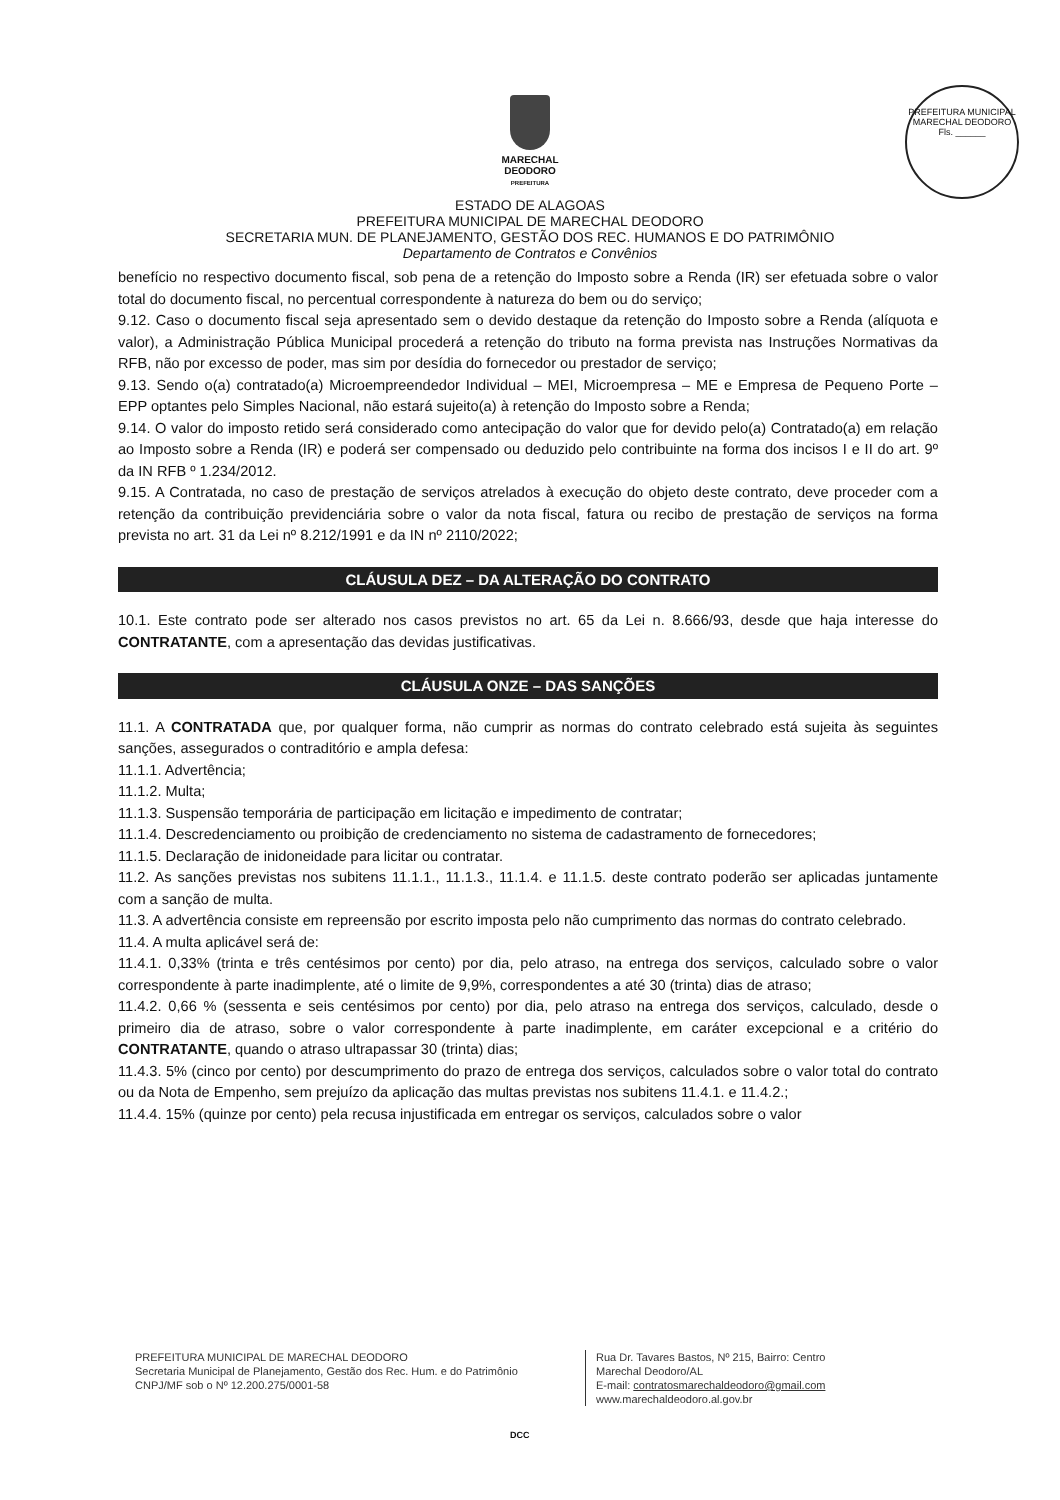MARECHAL
DEODORO
PREFEITURA
PREFEITURA MUNICIPAL MARECHAL DEODORO
Fls. ______
ESTADO DE ALAGOAS
PREFEITURA MUNICIPAL DE MARECHAL DEODORO
SECRETARIA MUN. DE PLANEJAMENTO, GESTÃO DOS REC. HUMANOS E DO PATRIMÔNIO
Departamento de Contratos e Convênios
benefício no respectivo documento fiscal, sob pena de a retenção do Imposto sobre a Renda (IR) ser efetuada sobre o valor total do documento fiscal, no percentual correspondente à natureza do bem ou do serviço;
9.12. Caso o documento fiscal seja apresentado sem o devido destaque da retenção do Imposto sobre a Renda (alíquota e valor), a Administração Pública Municipal procederá a retenção do tributo na forma prevista nas Instruções Normativas da RFB, não por excesso de poder, mas sim por desídia do fornecedor ou prestador de serviço;
9.13. Sendo o(a) contratado(a) Microempreendedor Individual – MEI, Microempresa – ME e Empresa de Pequeno Porte – EPP optantes pelo Simples Nacional, não estará sujeito(a) à retenção do Imposto sobre a Renda;
9.14. O valor do imposto retido será considerado como antecipação do valor que for devido pelo(a) Contratado(a) em relação ao Imposto sobre a Renda (IR) e poderá ser compensado ou deduzido pelo contribuinte na forma dos incisos I e II do art. 9º da IN RFB º 1.234/2012.
9.15. A Contratada, no caso de prestação de serviços atrelados à execução do objeto deste contrato, deve proceder com a retenção da contribuição previdenciária sobre o valor da nota fiscal, fatura ou recibo de prestação de serviços na forma prevista no art. 31 da Lei nº 8.212/1991 e da IN nº 2110/2022;
CLÁUSULA DEZ – DA ALTERAÇÃO DO CONTRATO
10.1. Este contrato pode ser alterado nos casos previstos no art. 65 da Lei n. 8.666/93, desde que haja interesse do CONTRATANTE, com a apresentação das devidas justificativas.
CLÁUSULA ONZE – DAS SANÇÕES
11.1. A CONTRATADA que, por qualquer forma, não cumprir as normas do contrato celebrado está sujeita às seguintes sanções, assegurados o contraditório e ampla defesa:
11.1.1. Advertência;
11.1.2. Multa;
11.1.3. Suspensão temporária de participação em licitação e impedimento de contratar;
11.1.4. Descredenciamento ou proibição de credenciamento no sistema de cadastramento de fornecedores;
11.1.5. Declaração de inidoneidade para licitar ou contratar.
11.2. As sanções previstas nos subitens 11.1.1., 11.1.3., 11.1.4. e 11.1.5. deste contrato poderão ser aplicadas juntamente com a sanção de multa.
11.3. A advertência consiste em repreensão por escrito imposta pelo não cumprimento das normas do contrato celebrado.
11.4. A multa aplicável será de:
11.4.1. 0,33% (trinta e três centésimos por cento) por dia, pelo atraso, na entrega dos serviços, calculado sobre o valor correspondente à parte inadimplente, até o limite de 9,9%, correspondentes a até 30 (trinta) dias de atraso;
11.4.2. 0,66 % (sessenta e seis centésimos por cento) por dia, pelo atraso na entrega dos serviços, calculado, desde o primeiro dia de atraso, sobre o valor correspondente à parte inadimplente, em caráter excepcional e a critério do CONTRATANTE, quando o atraso ultrapassar 30 (trinta) dias;
11.4.3. 5% (cinco por cento) por descumprimento do prazo de entrega dos serviços, calculados sobre o valor total do contrato ou da Nota de Empenho, sem prejuízo da aplicação das multas previstas nos subitens 11.4.1. e 11.4.2.;
11.4.4. 15% (quinze por cento) pela recusa injustificada em entregar os serviços, calculados sobre o valor
PREFEITURA MUNICIPAL DE MARECHAL DEODORO
Secretaria Municipal de Planejamento, Gestão dos Rec. Hum. e do Patrimônio
CNPJ/MF sob o Nº 12.200.275/0001-58
Rua Dr. Tavares Bastos, Nº 215, Bairro: Centro
Marechal Deodoro/AL
E-mail: contratosmarechaldeodoro@gmail.com
www.marechaldeodoro.al.gov.br
DCC